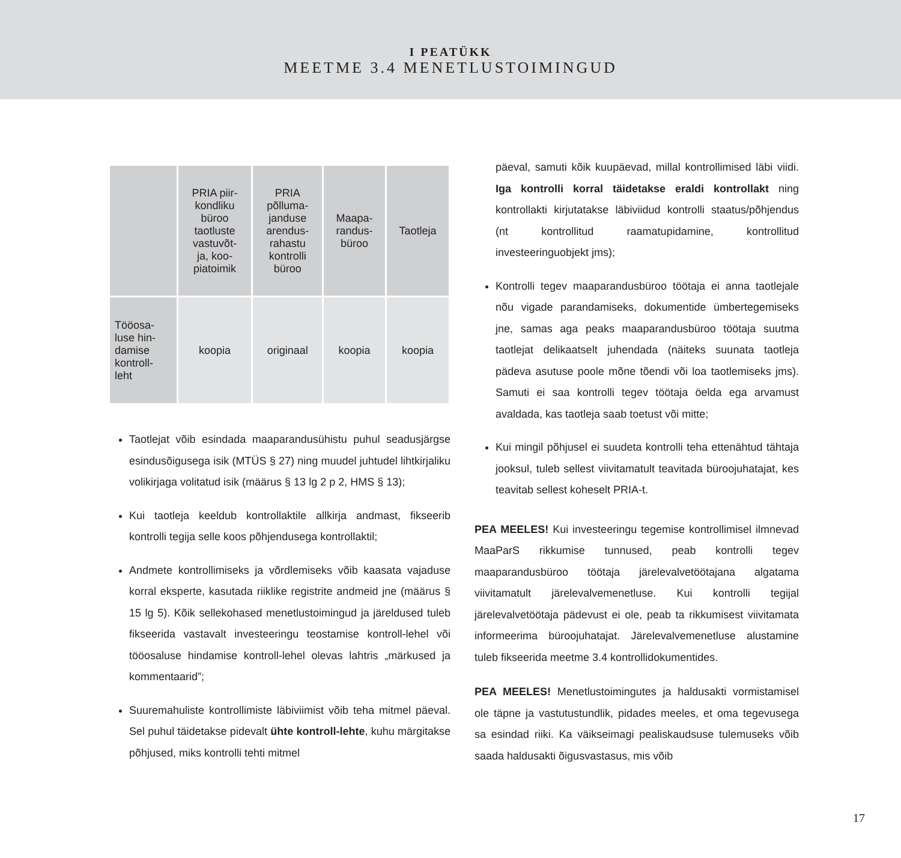I PEATÜKK
MEETME 3.4 MENETLUSTOIMINGUD
| | PRIA piir- kondliku büroo taotluste vastuvõt- ja, koo- piatoimik | PRIA põlluma- janduse arendus- rahastu kontrolli büroo | Maapa- randus- büroo | Taotleja |
| --- | --- | --- | --- | --- |
| Tööosa- luse hin- damise kontroll- leht | koopia | originaal | koopia | koopia |
Taotlejat võib esindada maaparandusühistu puhul seadusjärgse esindusõigusega isik (MTÜS § 27) ning muudel juhtudel lihtkirjaliku volikirjaga volitatud isik (määrus § 13 lg 2 p 2, HMS § 13);
Kui taotleja keeldub kontrollaktile allkirja andmast, fikseerib kontrolli tegija selle koos põhjendusega kontrollaktil;
Andmete kontrollimiseks ja võrdlemiseks võib kaasata vajaduse korral eksperte, kasutada riiklike registrite andmeid jne (määrus § 15 lg 5). Kõik sellekohased menetlustoimingud ja järeldused tuleb fikseerida vastavalt investeeringu teostamise kontroll-lehel või tööosaluse hindamise kontroll-lehel olevas lahtris „märkused ja kommentaarid”;
Suuremahuliste kontrollimiste läbiviimist võib teha mitmel päeval. Sel puhul täidetakse pidevalt ühte kontroll-lehte, kuhu märgitakse põhjused, miks kontrolli tehti mitmel
päeval, samuti kõik kuupäevad, millal kontrollimised läbi viidi. Iga kontrolli korral täidetakse eraldi kontrollakt ning kontrollakti kirjutatakse läbiviidud kontrolli staatus/põhjendus (nt kontrollitud raamatupidamine, kontrollitud investeeringuobjekt jms);
Kontrolli tegev maaparandusbüroo töötaja ei anna taotlejale nõu vigade parandamiseks, dokumentide ümbertegemiseks jne, samas aga peaks maaparandusbüroo töötaja suutma taotlejat delikaatselt juhendada (näiteks suunata taotleja pädeva asutuse poole mõne tõendi või loa taotlemiseks jms). Samuti ei saa kontrolli tegev töötaja öelda ega arvamust avaldada, kas taotleja saab toetust või mitte;
Kui mingil põhjusel ei suudeta kontrolli teha ettenähtud tähtaja jooksul, tuleb sellest viivitamatult teavitada büroojuhatajat, kes teavitab sellest koheselt PRIA-t.
PEA MEELES! Kui investeeringu tegemise kontrollimisel ilmnevad MaaParS rikkumise tunnused, peab kontrolli tegev maaparandusbüroo töötaja järelevalvetöötajana algatama viivitamatult järelevalvemenetluse. Kui kontrolli tegijal järelevalvetöötaja pädevust ei ole, peab ta rikkumisest viivitamata informeerima büroojuhatajat. Järelevalvemenetluse alustamine tuleb fikseerida meetme 3.4 kontrollidokumentides.
PEA MEELES! Menetlustoimingutes ja haldusakti vormistamisel ole täpne ja vastutustundlik, pidades meeles, et oma tegevusega sa esindad riiki. Ka väikseimagi pealiskaudsuse tulemuseks võib saada haldusakti õigusvastasus, mis võib
17